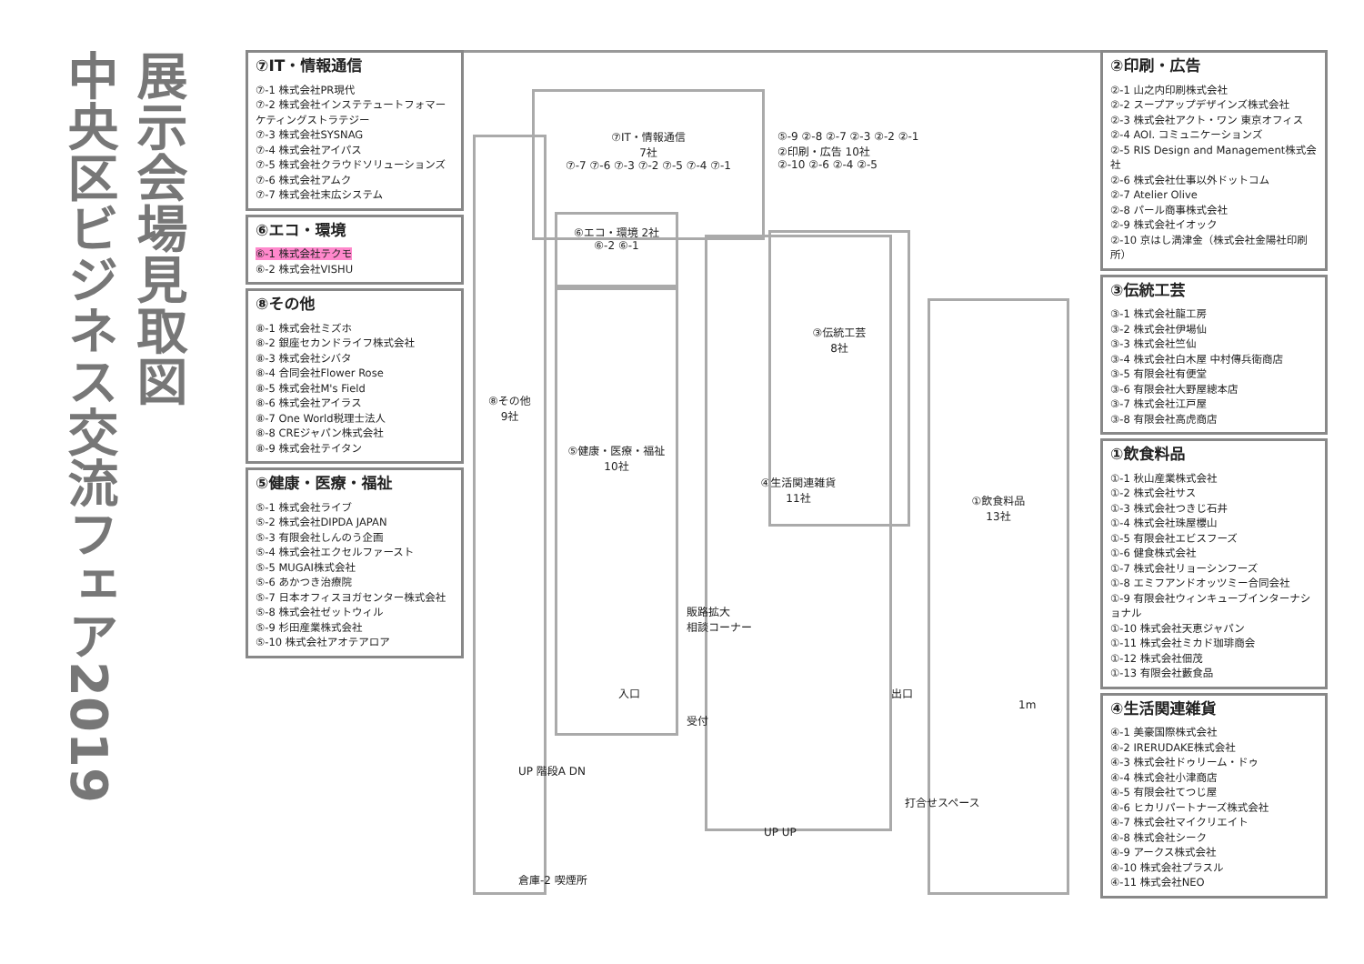中央区ビジネス交流フェア2019
展示会場見取図
⑦IT・情報通信
⑦-1 株式会社PR現代
⑦-2 株式会社インステテュートフォマーケティングストラテジー
⑦-3 株式会社SYSNAG
⑦-4 株式会社アイパス
⑦-5 株式会社クラウドソリューションズ
⑦-6 株式会社アムク
⑦-7 株式会社末広システム
⑥エコ・環境
⑥-1 株式会社テクモ
⑥-2 株式会社VISHU
⑧その他
⑧-1 株式会社ミズホ
⑧-2 銀座セカンドライフ株式会社
⑧-3 株式会社シバタ
⑧-4 合同会社Flower Rose
⑧-5 株式会社M's Field
⑧-6 株式会社アイラス
⑧-7 One World税理士法人
⑧-8 CREジャパン株式会社
⑧-9 株式会社テイタン
⑤健康・医療・福祉
⑤-1 株式会社ライブ
⑤-2 株式会社DIPDA JAPAN
⑤-3 有限会社しんのう企画
⑤-4 株式会社エクセルファースト
⑤-5 MUGAI株式会社
⑤-6 あかつき治療院
⑤-7 日本オフィスヨガセンター株式会社
⑤-8 株式会社ゼットウィル
⑤-9 杉田産業株式会社
⑤-10 株式会社アオテアロア
⑦IT・情報通信
7社
⑦-7 ⑦-6 ⑦-3 ⑦-2 ⑦-5 ⑦-4 ⑦-1
⑤-9 ②-8 ②-7 ②-3 ②-2 ②-1
②印刷・広告 10社
②-10 ②-6 ②-4 ②-5
⑧その他
9社
⑥エコ・環境 2社
⑥-2 ⑥-1
⑤健康・医療・福祉
10社
④生活関連雑貨
11社
③伝統工芸
8社
①飲食料品
13社
販路拡大
相談コーナー
入口
受付
出口
1m
打合せスペース
UP 階段A DN
倉庫-2 喫煙所
UP UP
②印刷・広告
②-1 山之内印刷株式会社
②-2 スープアップデザインズ株式会社
②-3 株式会社アクト・ワン 東京オフィス
②-4 AOI. コミュニケーションズ
②-5 RIS Design and Management株式会社
②-6 株式会社仕事以外ドットコム
②-7 Atelier Olive
②-8 パール商事株式会社
②-9 株式会社イオック
②-10 京はし満津金（株式会社金陽社印刷所）
③伝統工芸
③-1 株式会社龍工房
③-2 株式会社伊場仙
③-3 株式会社竺仙
③-4 株式会社白木屋 中村傳兵衛商店
③-5 有限会社有便堂
③-6 有限会社大野屋總本店
③-7 株式会社江戸屋
③-8 有限会社高虎商店
①飲食料品
①-1 秋山産業株式会社
①-2 株式会社サス
①-3 株式会社つきじ石井
①-4 株式会社珠屋櫻山
①-5 有限会社エビスフーズ
①-6 健食株式会社
①-7 株式会社リョーシンフーズ
①-8 エミフアンドオッツミー合同会社
①-9 有限会社ウィンキューブインターナショナル
①-10 株式会社天恵ジャパン
①-11 株式会社ミカド珈琲商会
①-12 株式会社佃茂
①-13 有限会社藪食品
④生活関連雑貨
④-1 美豪国際株式会社
④-2 IRERUDAKE株式会社
④-3 株式会社ドゥリーム・ドゥ
④-4 株式会社小津商店
④-5 有限会社てつじ屋
④-6 ヒカリパートナーズ株式会社
④-7 株式会社マイクリエイト
④-8 株式会社シーク
④-9 アークス株式会社
④-10 株式会社プラスル
④-11 株式会社NEO